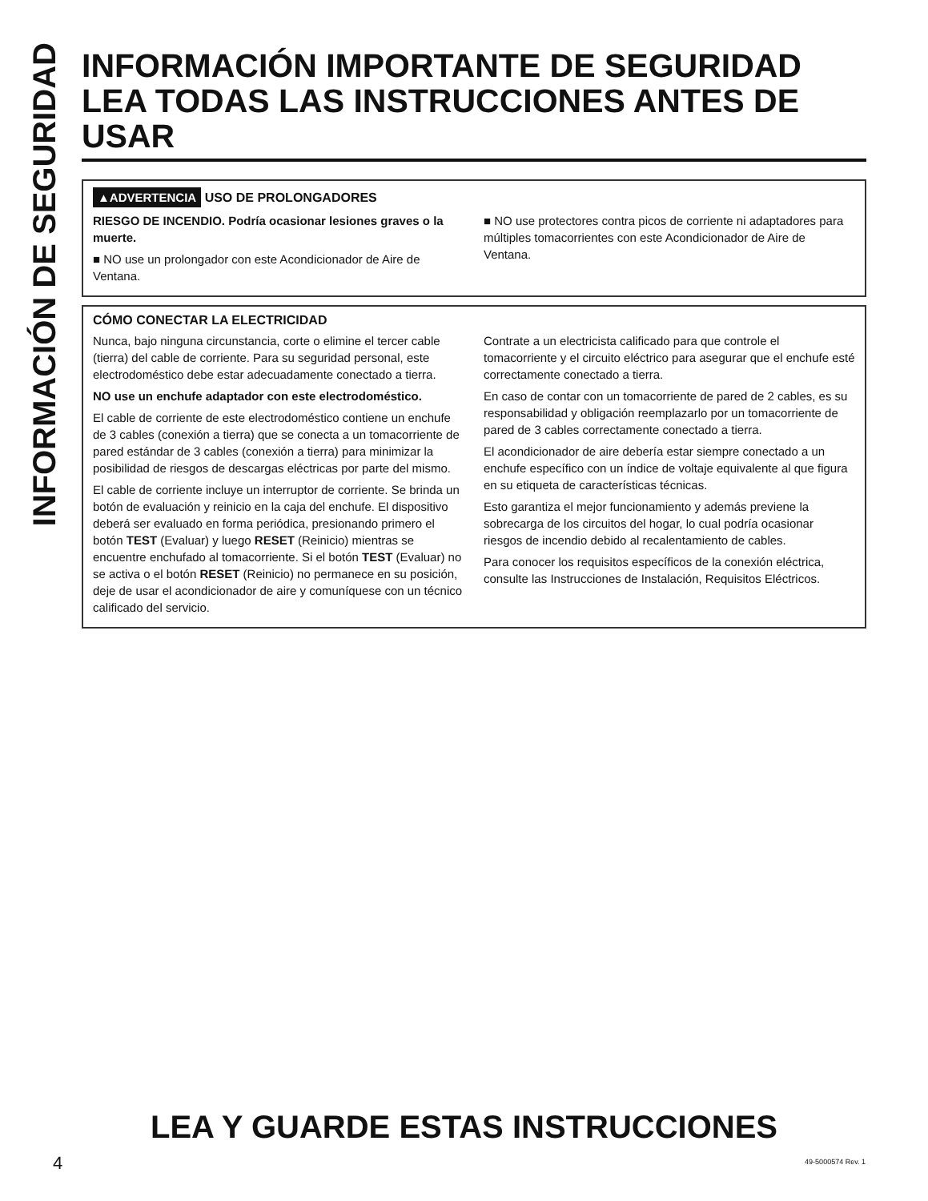INFORMACIÓN DE SEGURIDAD
INFORMACIÓN IMPORTANTE DE SEGURIDAD
LEA TODAS LAS INSTRUCCIONES ANTES DE USAR
▲ADVERTENCIA USO DE PROLONGADORES
RIESGO DE INCENDIO. Podría ocasionar lesiones graves o la muerte.
■ NO use un prolongador con este Acondicionador de Aire de Ventana.
■ NO use protectores contra picos de corriente ni adaptadores para múltiples tomacorrientes con este Acondicionador de Aire de Ventana.
CÓMO CONECTAR LA ELECTRICIDAD
Nunca, bajo ninguna circunstancia, corte o elimine el tercer cable (tierra) del cable de corriente. Para su seguridad personal, este electrodoméstico debe estar adecuadamente conectado a tierra.
NO use un enchufe adaptador con este electrodoméstico.
El cable de corriente de este electrodoméstico contiene un enchufe de 3 cables (conexión a tierra) que se conecta a un tomacorriente de pared estándar de 3 cables (conexión a tierra) para minimizar la posibilidad de riesgos de descargas eléctricas por parte del mismo.
El cable de corriente incluye un interruptor de corriente. Se brinda un botón de evaluación y reinicio en la caja del enchufe. El dispositivo deberá ser evaluado en forma periódica, presionando primero el botón TEST (Evaluar) y luego RESET (Reinicio) mientras se encuentre enchufado al tomacorriente. Si el botón TEST (Evaluar) no se activa o el botón RESET (Reinicio) no permanece en su posición, deje de usar el acondicionador de aire y comuníquese con un técnico calificado del servicio.
Contrate a un electricista calificado para que controle el tomacorriente y el circuito eléctrico para asegurar que el enchufe esté correctamente conectado a tierra.
En caso de contar con un tomacorriente de pared de 2 cables, es su responsabilidad y obligación reemplazarlo por un tomacorriente de pared de 3 cables correctamente conectado a tierra.
El acondicionador de aire debería estar siempre conectado a un enchufe específico con un índice de voltaje equivalente al que figura en su etiqueta de características técnicas.
Esto garantiza el mejor funcionamiento y además previene la sobrecarga de los circuitos del hogar, lo cual podría ocasionar riesgos de incendio debido al recalentamiento de cables.
Para conocer los requisitos específicos de la conexión eléctrica, consulte las Instrucciones de Instalación, Requisitos Eléctricos.
LEA Y GUARDE ESTAS INSTRUCCIONES
4 49-5000574 Rev. 1